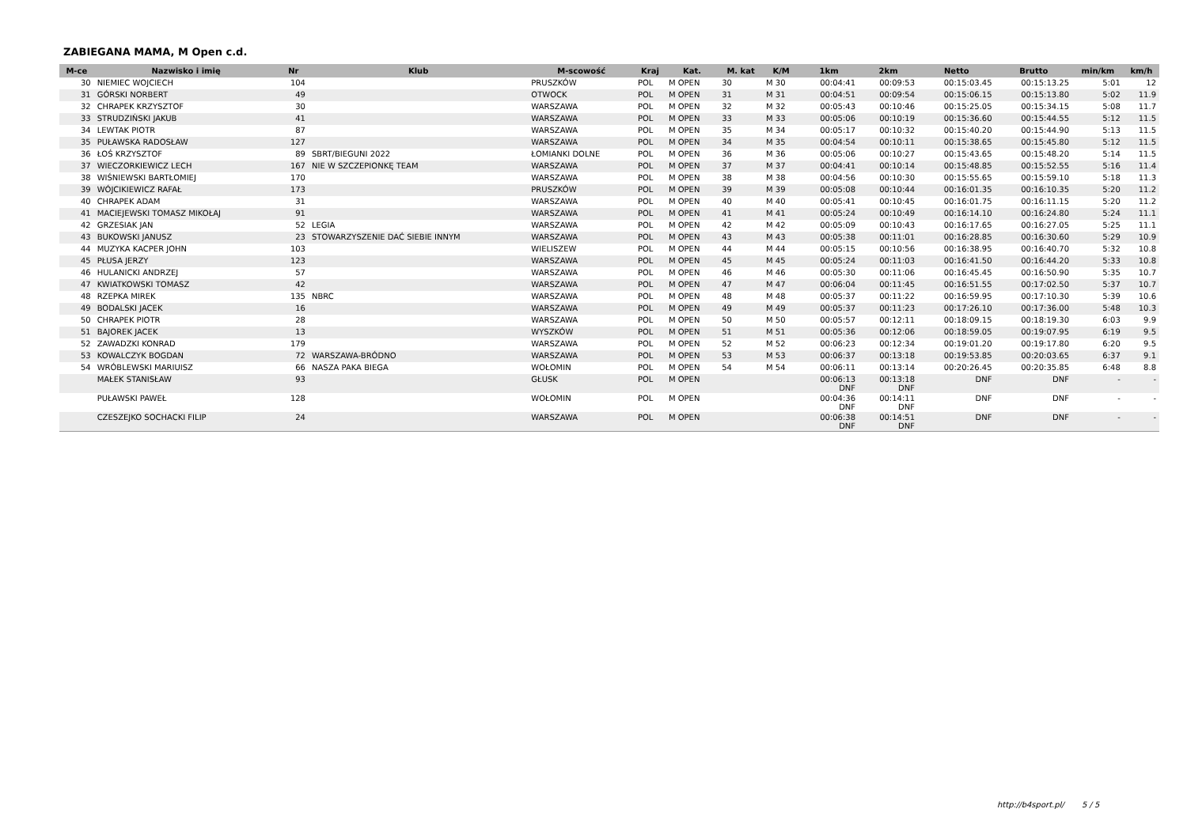ZABIEGANA MAMA, M Open c.d.
| M-ce | Nazwisko i imię | Nr | Klub | M-scowość | Kraj | Kat. | M. kat | K/M | 1km | 2km | Netto | Brutto | min/km | km/h |
| --- | --- | --- | --- | --- | --- | --- | --- | --- | --- | --- | --- | --- | --- | --- |
| 30 | NIEMIEC WOJCIECH | 104 | | PRUSZKÓW | POL | M OPEN | 30 | M 30 | 00:04:41 | 00:09:53 | 00:15:03.45 | 00:15:13.25 | 5:01 | 12 |
| 31 | GÓRSKI NORBERT | 49 | | OTWOCK | POL | M OPEN | 31 | M 31 | 00:04:51 | 00:09:54 | 00:15:06.15 | 00:15:13.80 | 5:02 | 11.9 |
| 32 | CHRAPEK KRZYSZTOF | 30 | | WARSZAWA | POL | M OPEN | 32 | M 32 | 00:05:43 | 00:10:46 | 00:15:25.05 | 00:15:34.15 | 5:08 | 11.7 |
| 33 | STRUDZIŃSKI JAKUB | 41 | | WARSZAWA | POL | M OPEN | 33 | M 33 | 00:05:06 | 00:10:19 | 00:15:36.60 | 00:15:44.55 | 5:12 | 11.5 |
| 34 | LEWTAK PIOTR | 87 | | WARSZAWA | POL | M OPEN | 35 | M 34 | 00:05:17 | 00:10:32 | 00:15:40.20 | 00:15:44.90 | 5:13 | 11.5 |
| 35 | PUŁAWSKA RADOSŁAW | 127 | | WARSZAWA | POL | M OPEN | 34 | M 35 | 00:04:54 | 00:10:11 | 00:15:38.65 | 00:15:45.80 | 5:12 | 11.5 |
| 36 | ŁOŚ KRZYSZTOF | 89 | SBRT/BIEGUNI 2022 | ŁOMIANKI DOLNE | POL | M OPEN | 36 | M 36 | 00:05:06 | 00:10:27 | 00:15:43.65 | 00:15:48.20 | 5:14 | 11.5 |
| 37 | WIECZORKIEWICZ LECH | 167 | NIE W SZCZEPIONKĘ TEAM | WARSZAWA | POL | M OPEN | 37 | M 37 | 00:04:41 | 00:10:14 | 00:15:48.85 | 00:15:52.55 | 5:16 | 11.4 |
| 38 | WIŚNIEWSKI BARTŁOMIEJ | 170 | | WARSZAWA | POL | M OPEN | 38 | M 38 | 00:04:56 | 00:10:30 | 00:15:55.65 | 00:15:59.10 | 5:18 | 11.3 |
| 39 | WÓJCIKIEWICZ RAFAŁ | 173 | | PRUSZKÓW | POL | M OPEN | 39 | M 39 | 00:05:08 | 00:10:44 | 00:16:01.35 | 00:16:10.35 | 5:20 | 11.2 |
| 40 | CHRAPEK ADAM | 31 | | WARSZAWA | POL | M OPEN | 40 | M 40 | 00:05:41 | 00:10:45 | 00:16:01.75 | 00:16:11.15 | 5:20 | 11.2 |
| 41 | MACIEJEWSKI TOMASZ MIKOŁAJ | 91 | | WARSZAWA | POL | M OPEN | 41 | M 41 | 00:05:24 | 00:10:49 | 00:16:14.10 | 00:16:24.80 | 5:24 | 11.1 |
| 42 | GRZESIAK JAN | 52 | LEGIA | WARSZAWA | POL | M OPEN | 42 | M 42 | 00:05:09 | 00:10:43 | 00:16:17.65 | 00:16:27.05 | 5:25 | 11.1 |
| 43 | BUKOWSKI JANUSZ | 23 | STOWARZYSZENIE DAĆ SIEBIE INNYM | WARSZAWA | POL | M OPEN | 43 | M 43 | 00:05:38 | 00:11:01 | 00:16:28.85 | 00:16:30.60 | 5:29 | 10.9 |
| 44 | MUZYKA KACPER JOHN | 103 | | WIELISZEW | POL | M OPEN | 44 | M 44 | 00:05:15 | 00:10:56 | 00:16:38.95 | 00:16:40.70 | 5:32 | 10.8 |
| 45 | PŁUSA JERZY | 123 | | WARSZAWA | POL | M OPEN | 45 | M 45 | 00:05:24 | 00:11:03 | 00:16:41.50 | 00:16:44.20 | 5:33 | 10.8 |
| 46 | HULANICKI ANDRZEJ | 57 | | WARSZAWA | POL | M OPEN | 46 | M 46 | 00:05:30 | 00:11:06 | 00:16:45.45 | 00:16:50.90 | 5:35 | 10.7 |
| 47 | KWIATKOWSKI TOMASZ | 42 | | WARSZAWA | POL | M OPEN | 47 | M 47 | 00:06:04 | 00:11:45 | 00:16:51.55 | 00:17:02.50 | 5:37 | 10.7 |
| 48 | RZEPKA MIREK | 135 | NBRC | WARSZAWA | POL | M OPEN | 48 | M 48 | 00:05:37 | 00:11:22 | 00:16:59.95 | 00:17:10.30 | 5:39 | 10.6 |
| 49 | BODALSKI JACEK | 16 | | WARSZAWA | POL | M OPEN | 49 | M 49 | 00:05:37 | 00:11:23 | 00:17:26.10 | 00:17:36.00 | 5:48 | 10.3 |
| 50 | CHRAPEK PIOTR | 28 | | WARSZAWA | POL | M OPEN | 50 | M 50 | 00:05:57 | 00:12:11 | 00:18:09.15 | 00:18:19.30 | 6:03 | 9.9 |
| 51 | BAJOREK JACEK | 13 | | WYSZKÓW | POL | M OPEN | 51 | M 51 | 00:05:36 | 00:12:06 | 00:18:59.05 | 00:19:07.95 | 6:19 | 9.5 |
| 52 | ZAWADZKI KONRAD | 179 | | WARSZAWA | POL | M OPEN | 52 | M 52 | 00:06:23 | 00:12:34 | 00:19:01.20 | 00:19:17.80 | 6:20 | 9.5 |
| 53 | KOWALCZYK BOGDAN | 72 | WARSZAWA-BRÓDNO | WARSZAWA | POL | M OPEN | 53 | M 53 | 00:06:37 | 00:13:18 | 00:19:53.85 | 00:20:03.65 | 6:37 | 9.1 |
| 54 | WRÓBLEWSKI MARIUISZ | 66 | NASZA PAKA BIEGA | WOŁOMIN | POL | M OPEN | 54 | M 54 | 00:06:11 | 00:13:14 | 00:20:26.45 | 00:20:35.85 | 6:48 | 8.8 |
| | MAŁEK STANISŁAW | 93 | | GŁUSK | POL | M OPEN | | | 00:06:13 DNF | 00:13:18 DNF | DNF | DNF | - | - |
| | PUŁAWSKI PAWEŁ | 128 | | WOŁOMIN | POL | M OPEN | | | 00:04:36 DNF | 00:14:11 DNF | DNF | DNF | - | - |
| | CZESZEJKO SOCHACKI FILIP | 24 | | WARSZAWA | POL | M OPEN | | | 00:06:38 DNF | 00:14:51 DNF | DNF | DNF | - | - |
http://b4sport.pl/ 5 / 5